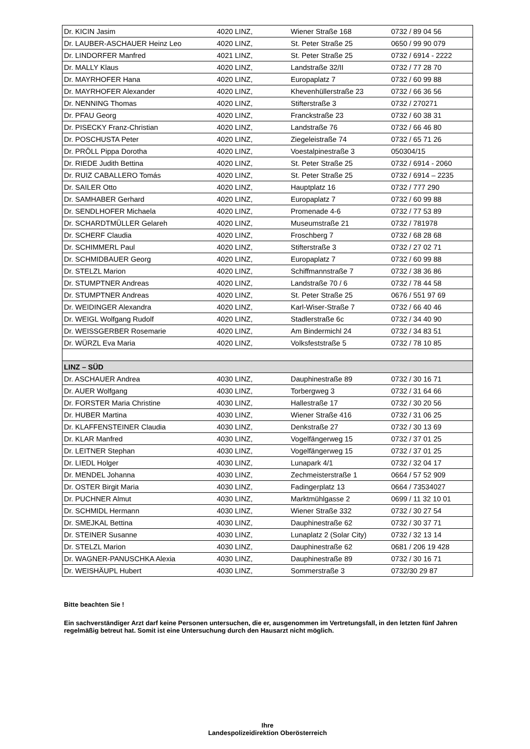| Dr. KICIN Jasim | 4020 LINZ, | Wiener Straße 168 | 0732 / 89 04 56 |
| Dr. LAUBER-ASCHAUER Heinz Leo | 4020 LINZ, | St. Peter Straße 25 | 0650 / 99 90 079 |
| Dr. LINDORFER Manfred | 4021 LINZ, | St. Peter Straße 25 | 0732 / 6914 - 2222 |
| Dr. MALLY Klaus | 4020 LINZ, | Landstraße 32/II | 0732 / 77 28 70 |
| Dr. MAYRHOFER Hana | 4020 LINZ, | Europaplatz 7 | 0732 / 60 99 88 |
| Dr. MAYRHOFER Alexander | 4020 LINZ, | Khevenhüllerstraße 23 | 0732 / 66 36 56 |
| Dr. NENNING Thomas | 4020 LINZ, | Stifterstraße 3 | 0732 / 270271 |
| Dr. PFAU Georg | 4020 LINZ, | Franckstraße 23 | 0732 / 60 38 31 |
| Dr. PISECKY Franz-Christian | 4020 LINZ, | Landstraße 76 | 0732 / 66 46 80 |
| Dr. POSCHUSTA Peter | 4020 LINZ, | Ziegeleistraße 74 | 0732 / 65 71 26 |
| Dr. PRÖLL Pippa Dorotha | 4020 LINZ, | Voestalpinestraße 3 | 050304/15 |
| Dr. RIEDE Judith Bettina | 4020 LINZ, | St. Peter Straße 25 | 0732 / 6914 - 2060 |
| Dr. RUIZ CABALLERO Tomás | 4020 LINZ, | St. Peter Straße 25 | 0732 / 6914 – 2235 |
| Dr. SAILER Otto | 4020 LINZ, | Hauptplatz 16 | 0732 / 777 290 |
| Dr. SAMHABER Gerhard | 4020 LINZ, | Europaplatz 7 | 0732 / 60 99 88 |
| Dr. SENDLHOFER Michaela | 4020 LINZ, | Promenade 4-6 | 0732 / 77 53 89 |
| Dr. SCHARDTMÜLLER Gelareh | 4020 LINZ, | Museumstraße 21 | 0732 / 781978 |
| Dr. SCHERF Claudia | 4020 LINZ, | Froschberg 7 | 0732 / 68 28 68 |
| Dr. SCHIMMERL Paul | 4020 LINZ, | Stifterstraße 3 | 0732 / 27 02 71 |
| Dr. SCHMIDBAUER Georg | 4020 LINZ, | Europaplatz 7 | 0732 / 60 99 88 |
| Dr. STELZL Marion | 4020 LINZ, | Schiffmannstraße 7 | 0732 / 38 36 86 |
| Dr. STUMPTNER Andreas | 4020 LINZ, | Landstraße 70 / 6 | 0732 / 78 44 58 |
| Dr. STUMPTNER Andreas | 4020 LINZ, | St. Peter Straße 25 | 0676 / 551 97 69 |
| Dr. WEIDINGER Alexandra | 4020 LINZ, | Karl-Wiser-Straße 7 | 0732 / 66 40 46 |
| Dr. WEIGL Wolfgang Rudolf | 4020 LINZ, | Stadlerstraße 6c | 0732 / 34 40 90 |
| Dr. WEISSGERBER Rosemarie | 4020 LINZ, | Am Bindermichl 24 | 0732 / 34 83 51 |
| Dr. WÜRZL Eva Maria | 4020 LINZ, | Volksfeststraße 5 | 0732 / 78 10 85 |
| LINZ – SÜD | | | |
| Dr. ASCHAUER Andrea | 4030 LINZ, | Dauphinestraße 89 | 0732 / 30 16 71 |
| Dr. AUER Wolfgang | 4030 LINZ, | Torbergweg 3 | 0732 / 31 64 66 |
| Dr. FORSTER Maria Christine | 4030 LINZ, | Hallestraße 17 | 0732 / 30 20 56 |
| Dr. HUBER Martina | 4030 LINZ, | Wiener Straße 416 | 0732 / 31 06 25 |
| Dr. KLAFFENSTEINER Claudia | 4030 LINZ, | Denkstraße 27 | 0732 / 30 13 69 |
| Dr. KLAR Manfred | 4030 LINZ, | Vogelfängerweg 15 | 0732 / 37 01 25 |
| Dr. LEITNER Stephan | 4030 LINZ, | Vogelfängerweg 15 | 0732 / 37 01 25 |
| Dr. LIEDL Holger | 4030 LINZ, | Lunapark 4/1 | 0732 / 32 04 17 |
| Dr. MENDEL Johanna | 4030 LINZ, | Zechmeisterstraße 1 | 0664 / 57 52 909 |
| Dr. OSTER Birgit Maria | 4030 LINZ, | Fadingerplatz 13 | 0664 / 73534027 |
| Dr. PUCHNER Almut | 4030 LINZ, | Marktmühlgasse 2 | 0699 / 11 32 10 01 |
| Dr. SCHMIDL Hermann | 4030 LINZ, | Wiener Straße 332 | 0732 / 30 27 54 |
| Dr. SMEJKAL Bettina | 4030 LINZ, | Dauphinestraße 62 | 0732 / 30 37 71 |
| Dr. STEINER Susanne | 4030 LINZ, | Lunaplatz 2 (Solar City) | 0732 / 32 13 14 |
| Dr. STELZL Marion | 4030 LINZ, | Dauphinestraße 62 | 0681 / 206 19 428 |
| Dr. WAGNER-PANUSCHKA Alexia | 4030 LINZ, | Dauphinestraße 89 | 0732 / 30 16 71 |
| Dr. WEISHÄUPL Hubert | 4030 LINZ, | Sommerstraße 3 | 0732/30 29 87 |
Bitte beachten Sie !
Ein sachverständiger Arzt darf keine Personen untersuchen, die er, ausgenommen im Vertretungsfall, in den letzten fünf Jahren regelmäßig betreut hat. Somit ist eine Untersuchung durch den Hausarzt nicht möglich.
Ihre
Landespolizeidirektion Oberösterreich